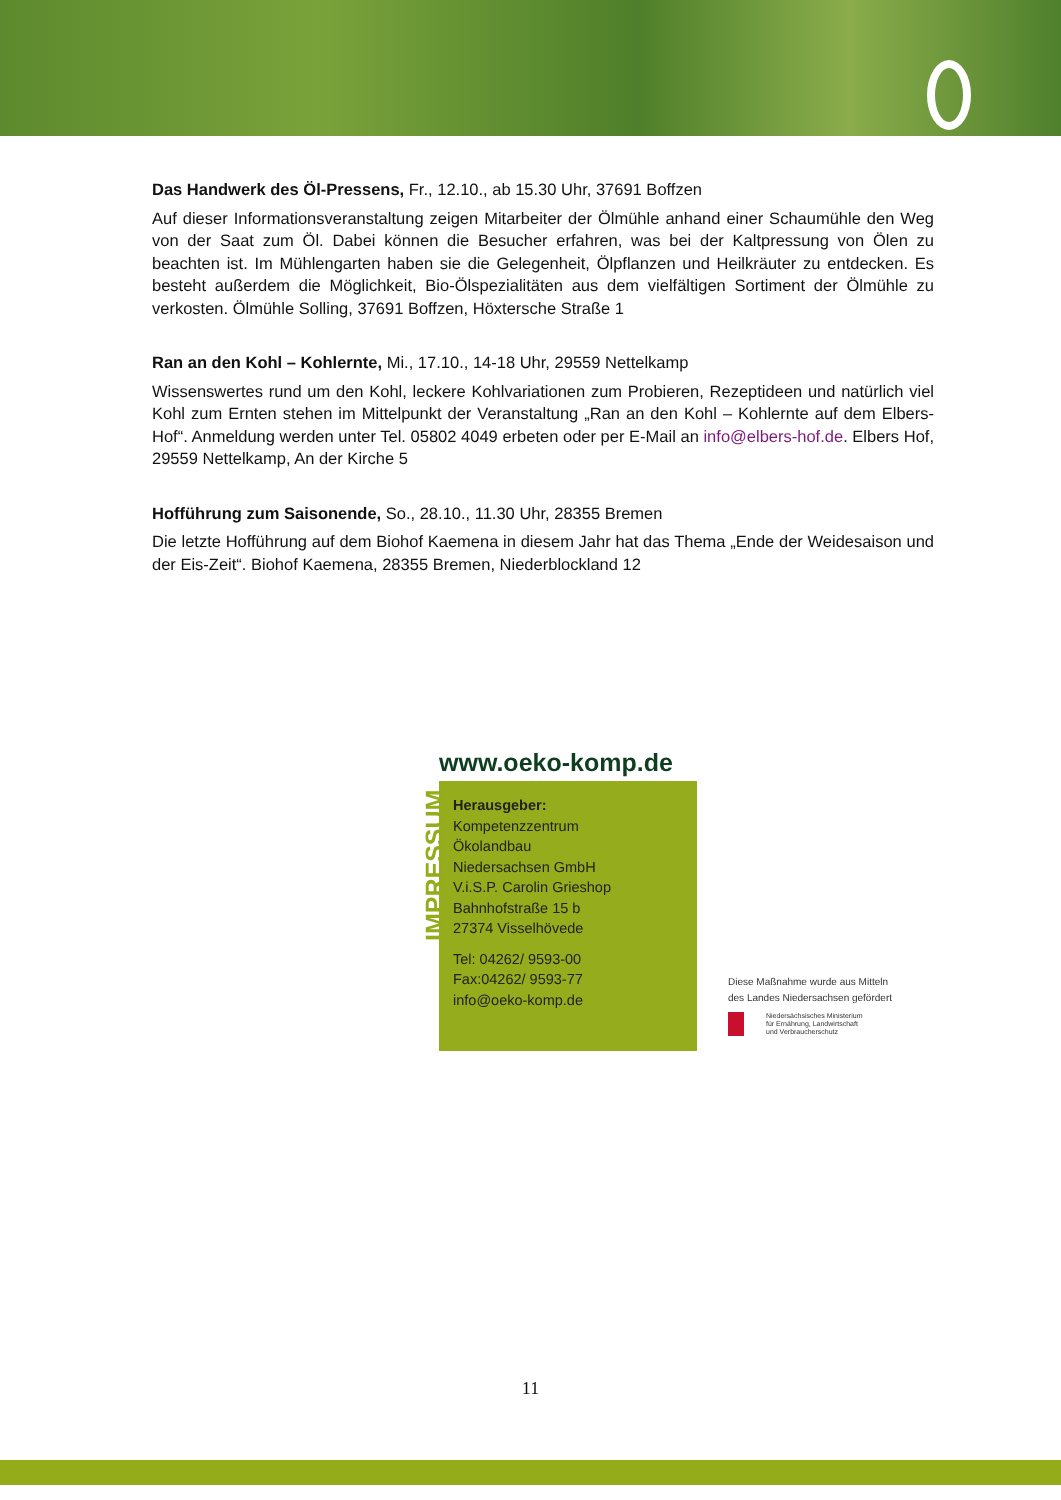Das Handwerk des Öl-Pressens, Fr., 12.10., ab 15.30 Uhr, 37691 Boffzen
Auf dieser Informationsveranstaltung zeigen Mitarbeiter der Ölmühle anhand einer Schaumühle den Weg von der Saat zum Öl. Dabei können die Besucher erfahren, was bei der Kaltpressung von Ölen zu beachten ist. Im Mühlengarten haben sie die Gelegenheit, Ölpflanzen und Heilkräuter zu entdecken. Es besteht außerdem die Möglichkeit, Bio-Ölspezialitäten aus dem vielfältigen Sortiment der Ölmühle zu verkosten. Ölmühle Solling, 37691 Boffzen, Höxtersche Straße 1
Ran an den Kohl – Kohlernte, Mi., 17.10., 14-18 Uhr, 29559 Nettelkamp
Wissenswertes rund um den Kohl, leckere Kohlvariationen zum Probieren, Rezeptideen und natürlich viel Kohl zum Ernten stehen im Mittelpunkt der Veranstaltung „Ran an den Kohl – Kohlernte auf dem Elbers-Hof“. Anmeldung werden unter Tel. 05802 4049 erbeten oder per E-Mail an info@elbers-hof.de. Elbers Hof, 29559 Nettelkamp, An der Kirche 5
Hofführung zum Saisonende, So., 28.10., 11.30 Uhr, 28355 Bremen
Die letzte Hofführung auf dem Biohof Kaemena in diesem Jahr hat das Thema „Ende der Weidesaison und der Eis-Zeit“. Biohof Kaemena, 28355 Bremen, Niederblockland 12
www.oeko-komp.de
IMPRESSUM
Herausgeber:
Kompetenzzentrum
Ökolandbau
Niedersachsen GmbH
V.i.S.P. Carolin Grieshop
Bahnhofstraße 15 b
27374 Visselhövede
Tel: 04262/ 9593-00
Fax:04262/ 9593-77
info@oeko-komp.de
Diese Maßnahme wurde aus Mitteln
des Landes Niedersachsen gefördert
Niedersächsisches Ministerium
für Ernährung, Landwirtschaft
und Verbraucherschutz
11